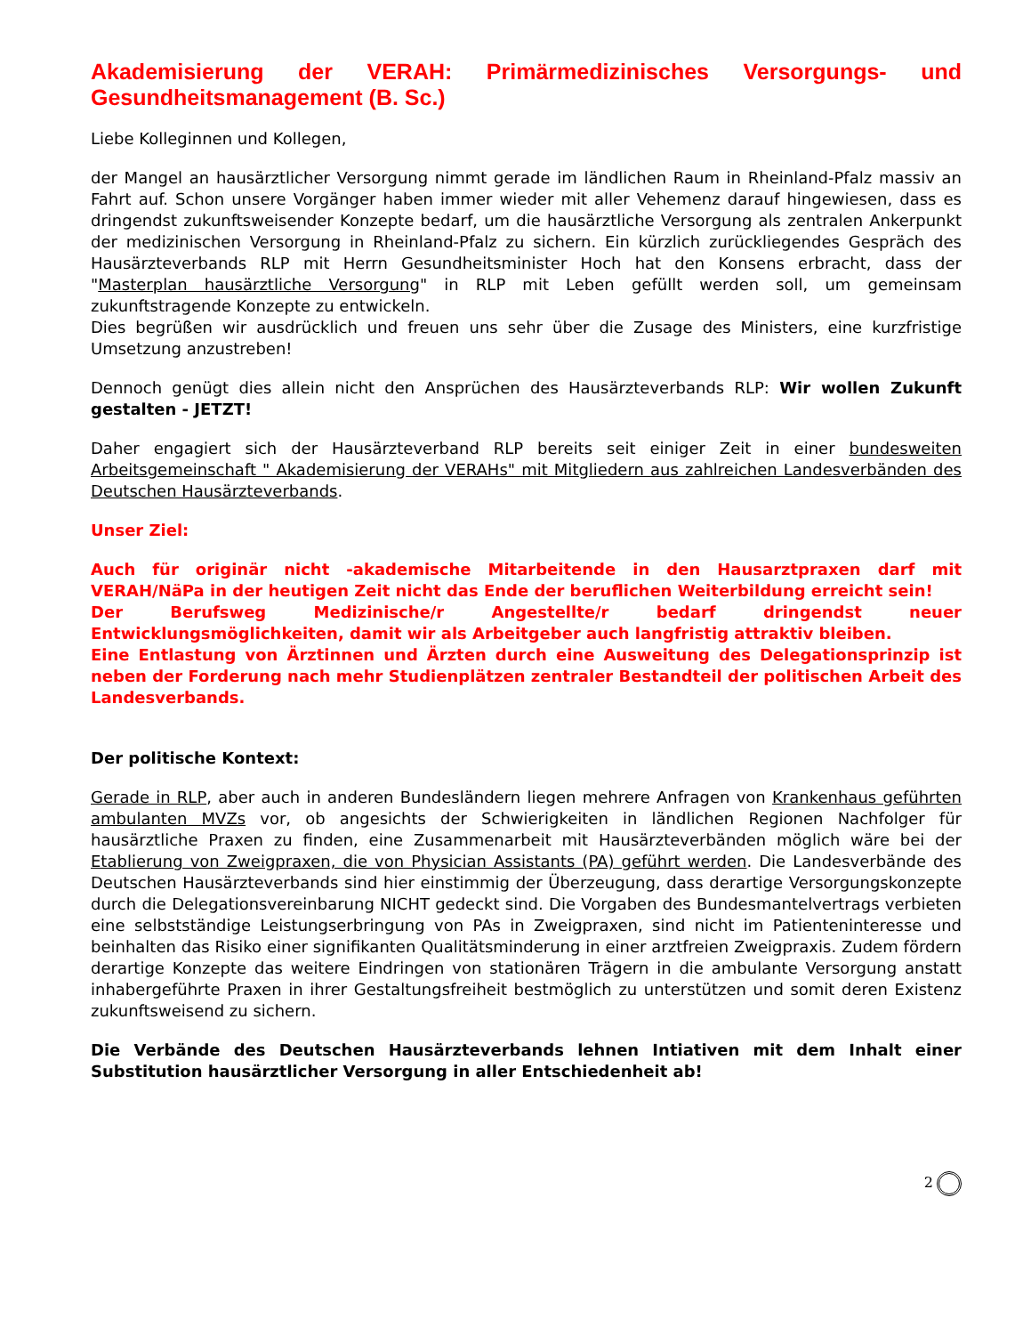Akademisierung der VERAH: Primärmedizinisches Versorgungs- und Gesundheitsmanagement (B. Sc.)
Liebe Kolleginnen und Kollegen,
der Mangel an hausärztlicher Versorgung nimmt gerade im ländlichen Raum in Rheinland-Pfalz massiv an Fahrt auf. Schon unsere Vorgänger haben immer wieder mit aller Vehemenz darauf hingewiesen, dass es dringendst zukunftsweisender Konzepte bedarf, um die hausärztliche Versorgung als zentralen Ankerpunkt der medizinischen Versorgung in Rheinland-Pfalz zu sichern. Ein kürzlich zurückliegendes Gespräch des Hausärzteverbands RLP mit Herrn Gesundheitsminister Hoch hat den Konsens erbracht, dass der "Masterplan hausärztliche Versorgung" in RLP mit Leben gefüllt werden soll, um gemeinsam zukunftstragende Konzepte zu entwickeln.
Dies begrüßen wir ausdrücklich und freuen uns sehr über die Zusage des Ministers, eine kurzfristige Umsetzung anzustreben!
Dennoch genügt dies allein nicht den Ansprüchen des Hausärzteverbands RLP: Wir wollen Zukunft gestalten - JETZT!
Daher engagiert sich der Hausärzteverband RLP bereits seit einiger Zeit in einer bundesweiten Arbeitsgemeinschaft " Akademisierung der VERAHs" mit Mitgliedern aus zahlreichen Landesverbänden des Deutschen Hausärzteverbands.
Unser Ziel:
Auch für originär nicht -akademische Mitarbeitende in den Hausarztpraxen darf mit VERAH/NäPa in der heutigen Zeit nicht das Ende der beruflichen Weiterbildung erreicht sein!
Der Berufsweg Medizinische/r Angestellte/r bedarf dringendst neuer Entwicklungsmöglichkeiten, damit wir als Arbeitgeber auch langfristig attraktiv bleiben.
Eine Entlastung von Ärztinnen und Ärzten durch eine Ausweitung des Delegationsprinzip ist neben der Forderung nach mehr Studienplätzen zentraler Bestandteil der politischen Arbeit des Landesverbands.
Der politische Kontext:
Gerade in RLP, aber auch in anderen Bundesländern liegen mehrere Anfragen von Krankenhaus geführten ambulanten MVZs vor, ob angesichts der Schwierigkeiten in ländlichen Regionen Nachfolger für hausärztliche Praxen zu finden, eine Zusammenarbeit mit Hausärzteverbänden möglich wäre bei der Etablierung von Zweigpraxen, die von Physician Assistants (PA) geführt werden. Die Landesverbände des Deutschen Hausärzteverbands sind hier einstimmig der Überzeugung, dass derartige Versorgungskonzepte durch die Delegationsvereinbarung NICHT gedeckt sind. Die Vorgaben des Bundesmantelvertrags verbieten eine selbstständige Leistungserbringung von PAs in Zweigpraxen, sind nicht im Patienteninteresse und beinhalten das Risiko einer signifikanten Qualitätsminderung in einer arztfreien Zweigpraxis. Zudem fördern derartige Konzepte das weitere Eindringen von stationären Trägern in die ambulante Versorgung anstatt inhabergeführte Praxen in ihrer Gestaltungsfreiheit bestmöglich zu unterstützen und somit deren Existenz zukunftsweisend zu sichern.
Die Verbände des Deutschen Hausärzteverbands lehnen Intiativen mit dem Inhalt einer Substitution hausärztlicher Versorgung in aller Entschiedenheit ab!
2